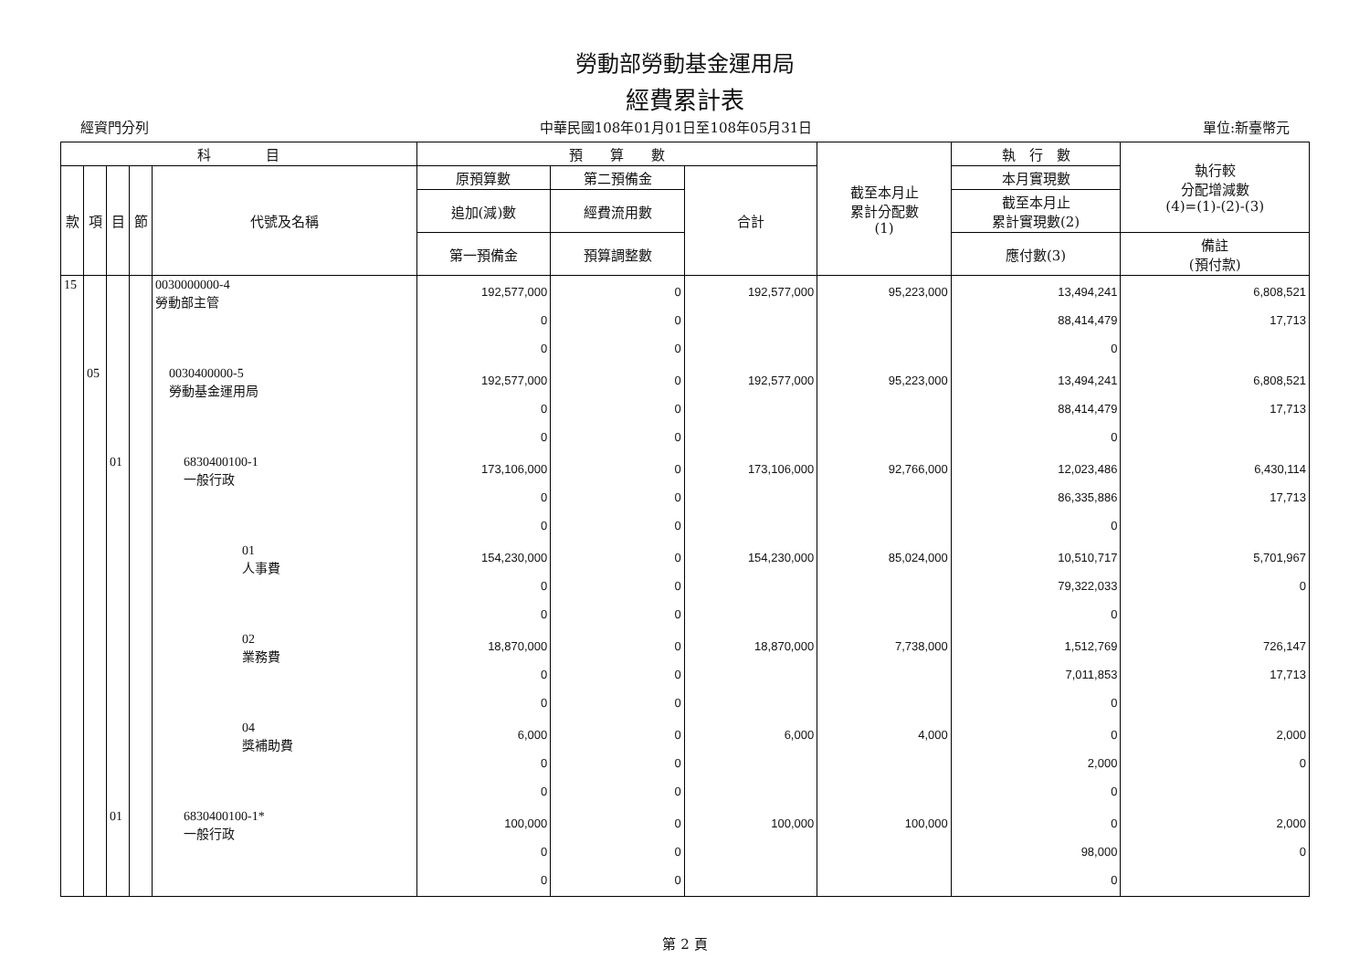勞動部勞動基金運用局
經費累計表
經資門分列 中華民國108年01月01日至108年05月31日 單位:新臺幣元
| 科 目 | | | | | 預 算 數 | | | 截至本月止 累計分配數 (1) | 執 行 數 | 執行較 分配增減數 (4)=(1)-(2)-(3) |
| --- | --- | --- | --- | --- | --- | --- | --- | --- | --- | --- |
| 款 | 項 | 目 | 節 | 代號及名稱 | 原預算數 | 第二預備金 | 合計 | | 本月實現數 | |
| | | | | | 追加(減)數 | 經費流用數 | | | 截至本月止 累計實現數(2) | |
| | | | | | 第一預備金 | 預算調整數 | | | 應付數(3) | 備註 (預付款) |
| 15 | | | | 0030000000-4 勞動部主管 | 192,577,000 0 0 | 0 0 0 | 192,577,000 | 95,223,000 | 13,494,241 88,414,479 0 | 6,808,521 17,713 |
| | 05 | | | 0030400000-5 勞動基金運用局 | 192,577,000 0 0 | 0 0 0 | 192,577,000 | 95,223,000 | 13,494,241 88,414,479 0 | 6,808,521 17,713 |
| | | 01 | | 6830400100-1 一般行政 | 173,106,000 0 0 | 0 0 0 | 173,106,000 | 92,766,000 | 12,023,486 86,335,886 0 | 6,430,114 17,713 |
| | | | | 01 人事費 | 154,230,000 0 0 | 0 0 0 | 154,230,000 | 85,024,000 | 10,510,717 79,322,033 0 | 5,701,967 0 |
| | | | | 02 業務費 | 18,870,000 0 0 | 0 0 0 | 18,870,000 | 7,738,000 | 1,512,769 7,011,853 0 | 726,147 17,713 |
| | | | | 04 獎補助費 | 6,000 0 0 | 0 0 0 | 6,000 | 4,000 | 0 2,000 0 | 2,000 0 |
| | | 01 | | 6830400100-1* 一般行政 | 100,000 0 0 | 0 0 0 | 100,000 | 100,000 | 0 98,000 0 | 2,000 0 |
第 2 頁